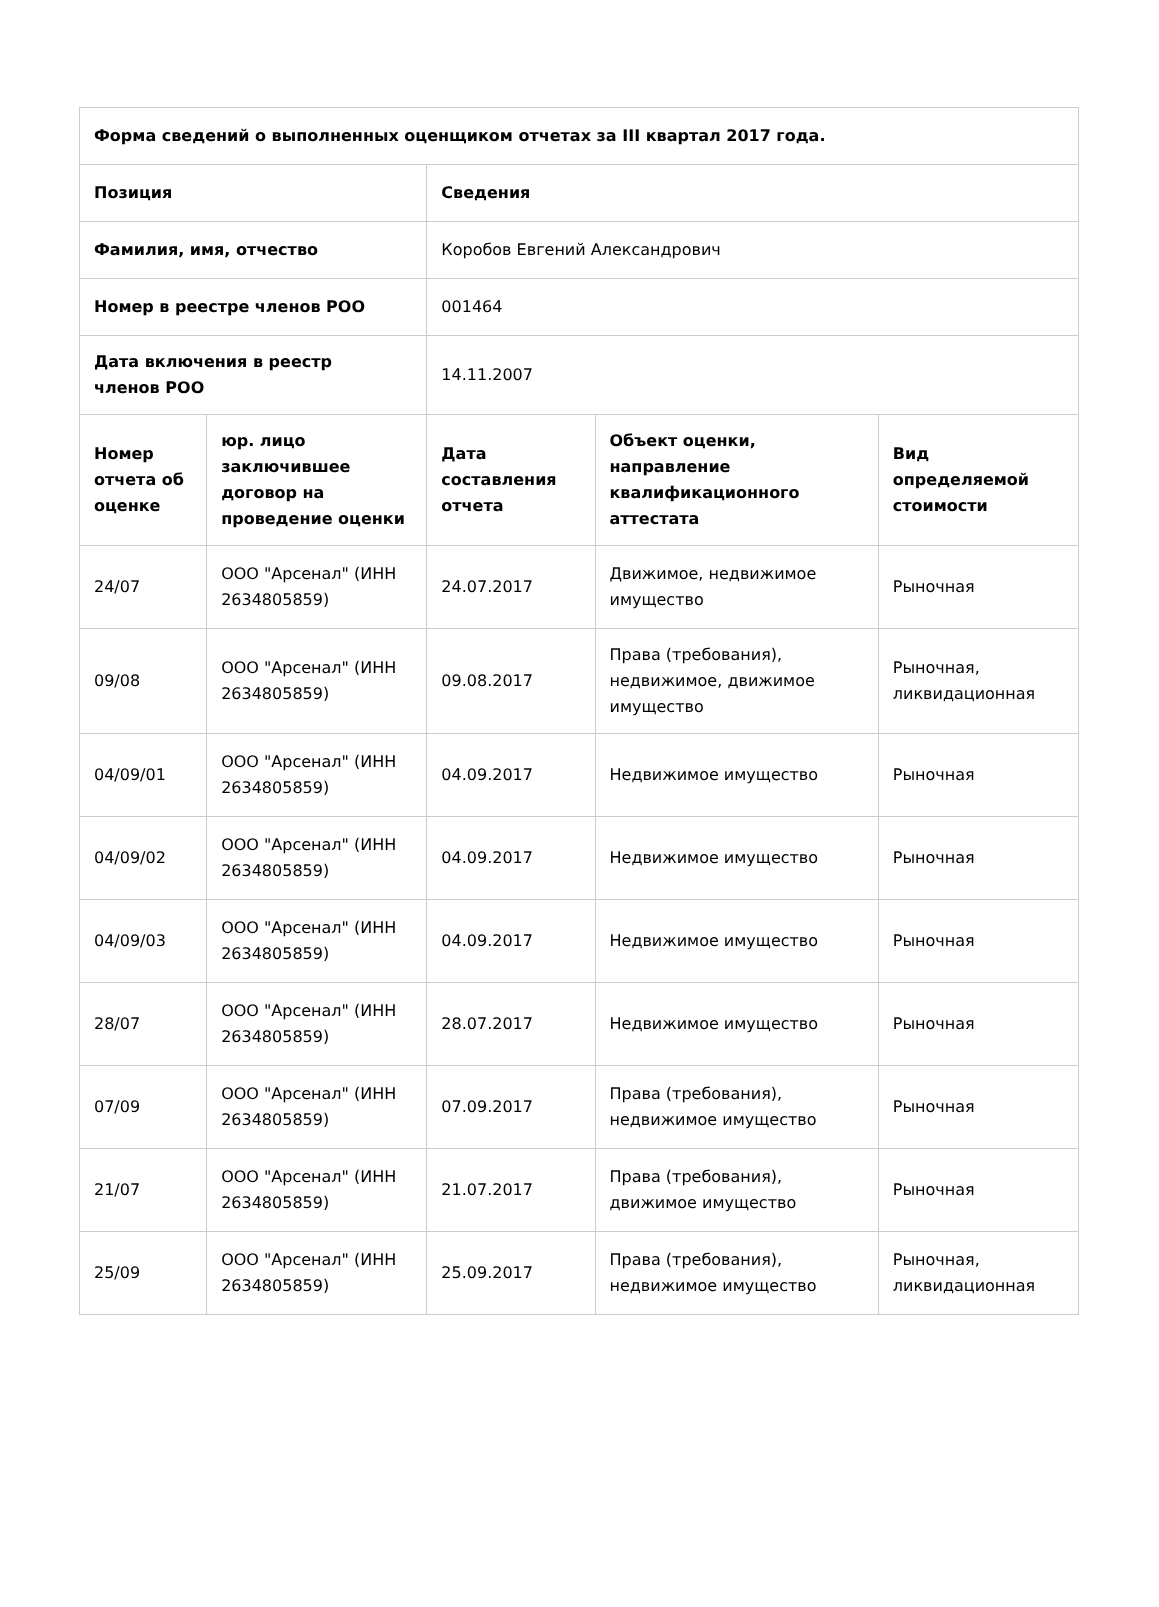| Форма сведений о выполненных оценщиком отчетах за III квартал 2017 года. | | | | |
| --- | --- | --- | --- | --- |
| Позиция | | Сведения | | |
| Фамилия, имя, отчество | | Коробов Евгений Александрович | | |
| Номер в реестре членов РОО | | 001464 | | |
| Дата включения в реестр членов РОО | | 14.11.2007 | | |
| Номер отчета об оценке | юр. лицо заключившее договор на проведение оценки | Дата составления отчета | Объект оценки, направление квалификационного аттестата | Вид определяемой стоимости |
| 24/07 | ООО "Арсенал" (ИНН 2634805859) | 24.07.2017 | Движимое, недвижимое имущество | Рыночная |
| 09/08 | ООО "Арсенал" (ИНН 2634805859) | 09.08.2017 | Права (требования), недвижимое, движимое имущество | Рыночная, ликвидационная |
| 04/09/01 | ООО "Арсенал" (ИНН 2634805859) | 04.09.2017 | Недвижимое имущество | Рыночная |
| 04/09/02 | ООО "Арсенал" (ИНН 2634805859) | 04.09.2017 | Недвижимое имущество | Рыночная |
| 04/09/03 | ООО "Арсенал" (ИНН 2634805859) | 04.09.2017 | Недвижимое имущество | Рыночная |
| 28/07 | ООО "Арсенал" (ИНН 2634805859) | 28.07.2017 | Недвижимое имущество | Рыночная |
| 07/09 | ООО "Арсенал" (ИНН 2634805859) | 07.09.2017 | Права (требования), недвижимое имущество | Рыночная |
| 21/07 | ООО "Арсенал" (ИНН 2634805859) | 21.07.2017 | Права (требования), движимое имущество | Рыночная |
| 25/09 | ООО "Арсенал" (ИНН 2634805859) | 25.09.2017 | Права (требования), недвижимое имущество | Рыночная, ликвидационная |